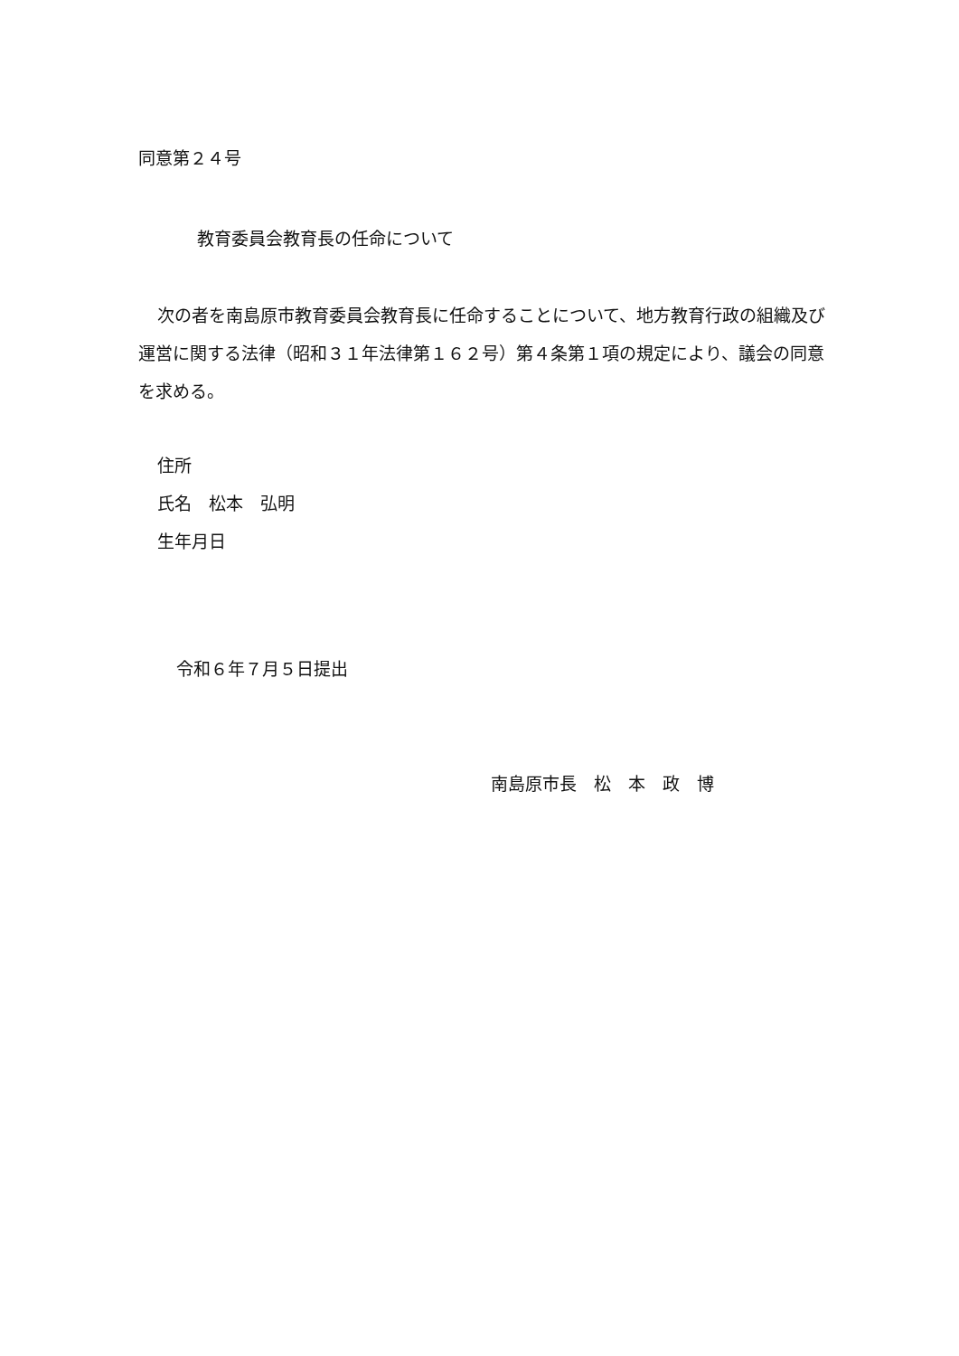同意第２４号
教育委員会教育長の任命について
次の者を南島原市教育委員会教育長に任命することについて、地方教育行政の組織及び運営に関する法律（昭和３１年法律第１６２号）第４条第１項の規定により、議会の同意を求める。
住所
氏名　松本　弘明
生年月日
令和６年７月５日提出
南島原市長　松　本　政　博